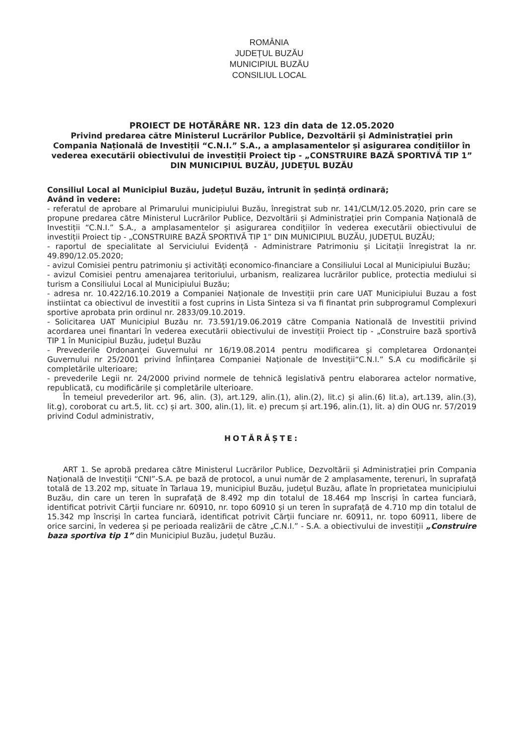ROMÂNIA
JUDEȚUL BUZĂU
MUNICIPIUL BUZĂU
CONSILIUL LOCAL
PROIECT DE HOTĂRÂRE NR. 123 din data de 12.05.2020
Privind predarea către Ministerul Lucrărilor Publice, Dezvoltării și Administrației prin Compania Națională de Investiții “C.N.I.” S.A., a amplasamentelor și asigurarea condițiilor în vederea executării obiectivului de investiții Proiect tip - „CONSTRUIRE BAZĂ SPORTIVĂ TIP 1” DIN MUNICIPIUL BUZĂU, JUDEȚUL BUZĂU
Consiliul Local al Municipiul Buzău, județul Buzău, întrunit în ședință ordinară;
Având în vedere:
- referatul de aprobare al Primarului municipiului Buzău, înregistrat sub nr. 141/CLM/12.05.2020, prin care se propune predarea către Ministerul Lucrărilor Publice, Dezvoltării și Administrației prin Compania Națională de Investiții “C.N.I.” S.A., a amplasamentelor și asigurarea condițiilor în vederea executării obiectivului de investiții Proiect tip - „CONSTRUIRE BAZĂ SPORTIVĂ TIP 1” DIN MUNICIPIUL BUZĂU, JUDEȚUL BUZĂU;
- raportul de specialitate al Serviciului Evidență - Administrare Patrimoniu și Licitații înregistrat la nr. 49.890/12.05.2020;
- avizul Comisiei pentru patrimoniu și activități economico-financiare a Consiliului Local al Municipiului Buzău;
- avizul Comisiei pentru amenajarea teritoriului, urbanism, realizarea lucrărilor publice, protectia mediului si turism a Consiliului Local al Municipiului Buzău;
- adresa nr. 10.422/16.10.2019 a Companiei Naționale de Investiții prin care UAT Municipiului Buzau a fost instiintat ca obiectivul de investitii a fost cuprins in Lista Sinteza si va fi finantat prin subprogramul Complexuri sportive aprobata prin ordinul nr. 2833/09.10.2019.
- Solicitarea UAT Municipiul Buzău nr. 73.591/19.06.2019 către Compania Natională de Investitii privind acordarea unei finantari în vederea executării obiectivului de investiții Proiect tip - „Construire bază sportivă TIP 1 în Municipiul Buzău, județul Buzău
- Prevederile Ordonanței Guvernului nr 16/19.08.2014 pentru modificarea și completarea Ordonanței Guvernului nr 25/2001 privind înființarea Companiei Naționale de Investiții“C.N.I.” S.A cu modificările și completările ulterioare;
- prevederile Legii nr. 24/2000 privind normele de tehnică legislativă pentru elaborarea actelor normative, republicată, cu modificările și completările ulterioare.
În temeiul prevederilor art. 96, alin. (3), art.129, alin.(1), alin.(2), lit.c) și alin.(6) lit.a), art.139, alin.(3), lit.g), coroborat cu art.5, lit. cc) și art. 300, alin.(1), lit. e) precum și art.196, alin.(1), lit. a) din OUG nr. 57/2019 privind Codul administrativ,
HOTĂRĂȘTE:
ART 1. Se aprobă predarea către Ministerul Lucrărilor Publice, Dezvoltării și Administrației prin Compania Națională de Investiții “CNI”-S.A. pe bază de protocol, a unui număr de 2 amplasamente, terenuri, în suprafață totală de 13.202 mp, situate în Tarlaua 19, municipiul Buzău, județul Buzău, aflate în proprietatea municipiului Buzău, din care un teren în suprafață de 8.492 mp din totalul de 18.464 mp înscriși în cartea funciară, identificat potrivit Cărții funciare nr. 60910, nr. topo 60910 și un teren în suprafață de 4.710 mp din totalul de 15.342 mp înscriși în cartea funciară, identificat potrivit Cărții funciare nr. 60911, nr. topo 60911, libere de orice sarcini, în vederea și pe perioada realizării de către „C.N.I.” - S.A. a obiectivului de investiții „Construire baza sportiva tip 1” din Municipiul Buzău, județul Buzău.